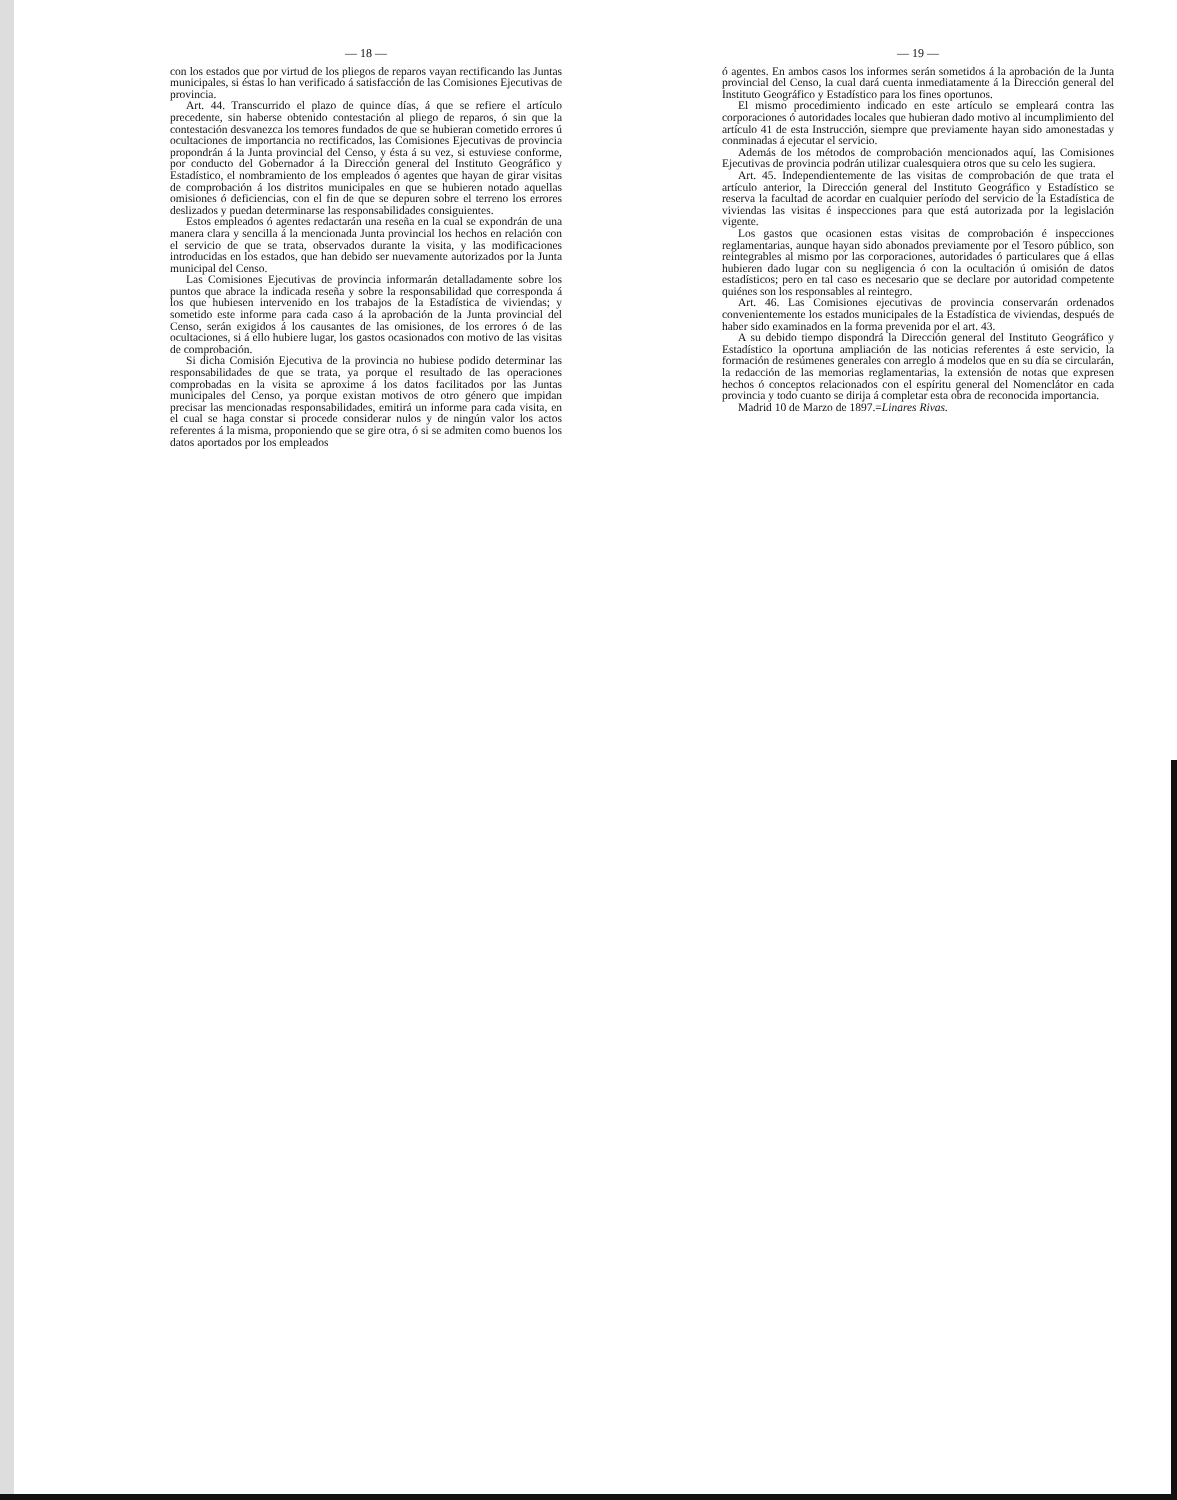— 18 —
con los estados que por virtud de los pliegos de reparos vayan rectificando las Juntas municipales, si éstas lo han verificado á satisfacción de las Comisiones Ejecutivas de provincia.
Art. 44. Transcurrido el plazo de quince días, á que se refiere el artículo precedente, sin haberse obtenido contestación al pliego de reparos, ó sin que la contestación desvanezca los temores fundados de que se hubieran cometido errores ú ocultaciones de importancia no rectificados, las Comisiones Ejecutivas de provincia propondrán á la Junta provincial del Censo, y ésta á su vez, si estuviese conforme, por conducto del Gobernador á la Dirección general del Instituto Geográfico y Estadístico, el nombramiento de los empleados ó agentes que hayan de girar visitas de comprobación á los distritos municipales en que se hubieren notado aquellas omisiones ó deficiencias, con el fin de que se depuren sobre el terreno los errores deslizados y puedan determinarse las responsabilidades consiguientes.
Estos empleados ó agentes redactarán una reseña en la cual se expondrán de una manera clara y sencilla á la mencionada Junta provincial los hechos en relación con el servicio de que se trata, observados durante la visita, y las modificaciones introducidas en los estados, que han debido ser nuevamente autorizados por la Junta municipal del Censo.
Las Comisiones Ejecutivas de provincia informarán detalladamente sobre los puntos que abrace la indicada reseña y sobre la responsabilidad que corresponda á los que hubiesen intervenido en los trabajos de la Estadística de viviendas; y sometido este informe para cada caso á la aprobación de la Junta provincial del Censo, serán exigidos á los causantes de las omisiones, de los errores ó de las ocultaciones, si á ello hubiere lugar, los gastos ocasionados con motivo de las visitas de comprobación.
Si dicha Comisión Ejecutiva de la provincia no hubiese podido determinar las responsabilidades de que se trata, ya porque el resultado de las operaciones comprobadas en la visita se aproxime á los datos facilitados por las Juntas municipales del Censo, ya porque existan motivos de otro género que impidan precisar las mencionadas responsabilidades, emitirá un informe para cada visita, en el cual se haga constar si procede considerar nulos y de ningún valor los actos referentes á la misma, proponiendo que se gire otra, ó si se admiten como buenos los datos aportados por los empleados
— 19 —
ó agentes. En ambos casos los informes serán sometidos á la aprobación de la Junta provincial del Censo, la cual dará cuenta inmediatamente á la Dirección general del Instituto Geográfico y Estadístico para los fines oportunos.
El mismo procedimiento indicado en este artículo se empleará contra las corporaciones ó autoridades locales que hubieran dado motivo al incumplimiento del artículo 41 de esta Instrucción, siempre que previamente hayan sido amonestadas y conminadas á ejecutar el servicio.
Además de los métodos de comprobación mencionados aquí, las Comisiones Ejecutivas de provincia podrán utilizar cualesquiera otros que su celo les sugiera.
Art. 45. Independientemente de las visitas de comprobación de que trata el artículo anterior, la Dirección general del Instituto Geográfico y Estadístico se reserva la facultad de acordar en cualquier período del servicio de la Estadística de viviendas las visitas é inspecciones para que está autorizada por la legislación vigente.
Los gastos que ocasionen estas visitas de comprobación é inspecciones reglamentarias, aunque hayan sido abonados previamente por el Tesoro público, son reintegrables al mismo por las corporaciones, autoridades ó particulares que á ellas hubieren dado lugar con su negligencia ó con la ocultación ú omisión de datos estadísticos; pero en tal caso es necesario que se declare por autoridad competente quiénes son los responsables al reintegro.
Art. 46. Las Comisiones ejecutivas de provincia conservarán ordenados convenientemente los estados municipales de la Estadística de viviendas, después de haber sido examinados en la forma prevenida por el art. 43.
A su debido tiempo dispondrá la Dirección general del Instituto Geográfico y Estadístico la oportuna ampliación de las noticias referentes á este servicio, la formación de resúmenes generales con arreglo á modelos que en su día se circularán, la redacción de las memorias reglamentarias, la extensión de notas que expresen hechos ó conceptos relacionados con el espíritu general del Nomenclátor en cada provincia y todo cuanto se dirija á completar esta obra de reconocida importancia.
Madrid 10 de Marzo de 1897.=Linares Rivas.